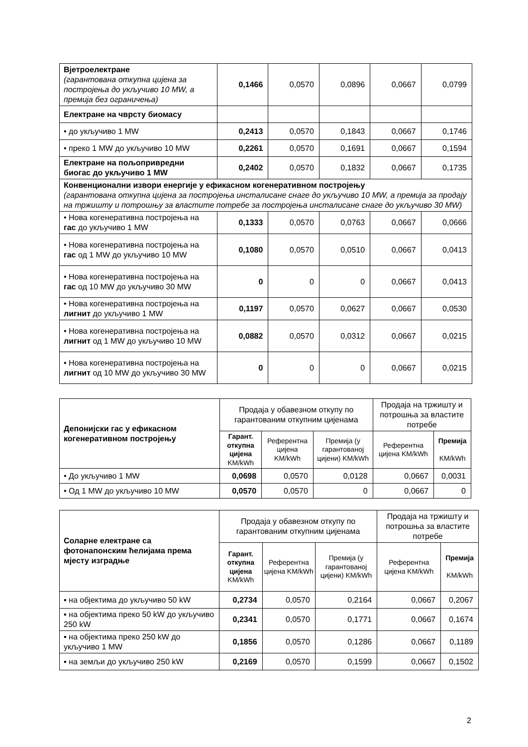| Вјетроелектране (гарантована откупна цијена за постројења до укључиво 10 MW, а премија без ограничења) | 0,1466 | 0,0570 | 0,0896 | 0,0667 | 0,0799 |
| Електране на чврсту биомасу | | | | | |
| • до укључиво 1 MW | 0,2413 | 0,0570 | 0,1843 | 0,0667 | 0,1746 |
| • преко 1 MW до укључиво 10 MW | 0,2261 | 0,0570 | 0,1691 | 0,0667 | 0,1594 |
| Електране на пољопривредни биогас до укључиво 1 MW | 0,2402 | 0,0570 | 0,1832 | 0,0667 | 0,1735 |
| Конвенционални извори енергије у ефикасном когенеративном постројењу (гарантована откупна цијена за постројења инсталисане снаге до укључиво 10 MW, а премија за продају на тржишту и потрошњу за властите потребе за постројења инсталисане снаге до укључиво 30 MW) | | | | | |
| • Нова когенеративна постројења на гас до укључиво 1 MW | 0,1333 | 0,0570 | 0,0763 | 0,0667 | 0,0666 |
| • Нова когенеративна постројења на гас од 1 MW до укључиво 10 MW | 0,1080 | 0,0570 | 0,0510 | 0,0667 | 0,0413 |
| • Нова когенеративна постројења на гас од 10 MW до укључиво 30 MW | 0 | 0 | 0 | 0,0667 | 0,0413 |
| • Нова когенеративна постројења на лигнит до укључиво 1 MW | 0,1197 | 0,0570 | 0,0627 | 0,0667 | 0,0530 |
| • Нова когенеративна постројења на лигнит од 1 MW до укључиво 10 MW | 0,0882 | 0,0570 | 0,0312 | 0,0667 | 0,0215 |
| • Нова когенеративна постројења на лигнит од 10 MW до укључиво 30 MW | 0 | 0 | 0 | 0,0667 | 0,0215 |
| Депонијски гас у ефикасном когенеративном постројењу | Продаја у обавезном откупу по гарантованим откупним цијенама | | | Продаја на тржишту и потрошња за властите потребе | |
| | Гарант. откупна цијена KM/kWh | Референтна цијена KM/kWh | Премија (у гарантованој цијени) KM/kWh | Референтна цијена KM/kWh | Премија KM/kWh |
| • До укључиво 1 MW | 0,0698 | 0,0570 | 0,0128 | 0,0667 | 0,0031 |
| • Од 1 MW до укључиво 10 MW | 0,0570 | 0,0570 | 0 | 0,0667 | 0 |
| Соларне електране са фотонапонским ћелијама према мјесту изградње | Продаја у обавезном откупу по гарантованим откупним цијенама | | | Продаја на тржишту и потрошња за властите потребе | |
| | Гарант. откупна цијена KM/kWh | Референтна цијена KM/kWh | Премија (у гарантованој цијени) KM/kWh | Референтна цијена KM/kWh | Премија KM/kWh |
| ▪ на објектима до укључиво 50 kW | 0,2734 | 0,0570 | 0,2164 | 0,0667 | 0,2067 |
| ▪ на објектима преко 50 kW до укључиво 250 kW | 0,2341 | 0,0570 | 0,1771 | 0,0667 | 0,1674 |
| ▪ на објектима преко 250 kW до укључиво 1 MW | 0,1856 | 0,0570 | 0,1286 | 0,0667 | 0,1189 |
| ▪ на земљи до укључиво 250 kW | 0,2169 | 0,0570 | 0,1599 | 0,0667 | 0,1502 |
2